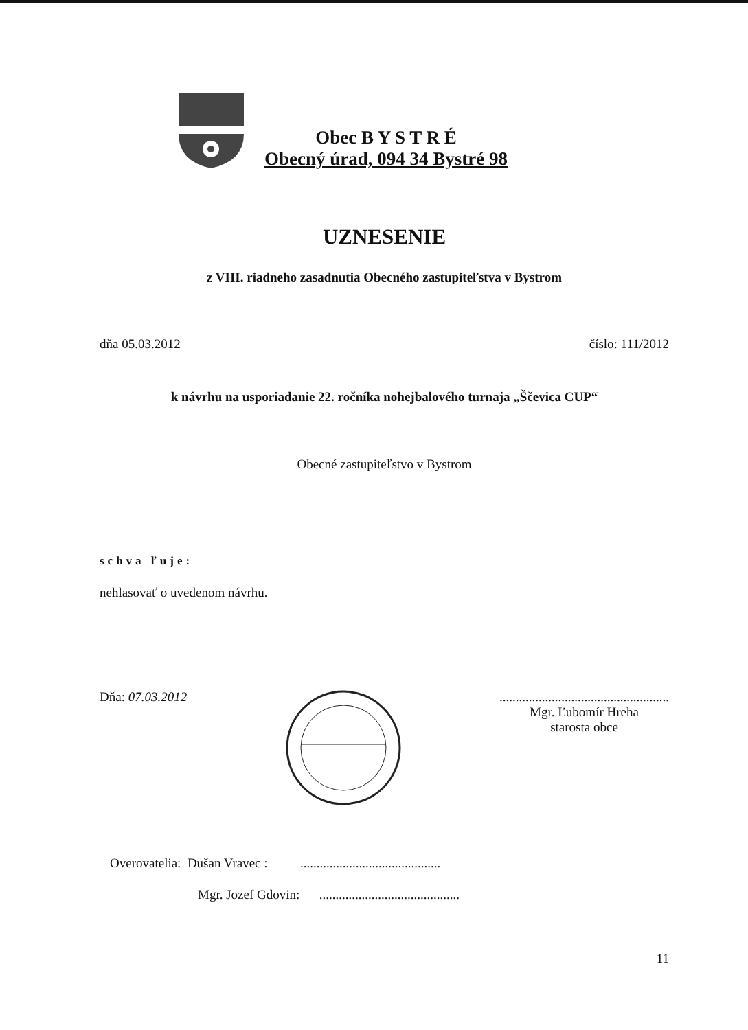Obec B Y S T R É
Obecný úrad, 094 34 Bystré 98
UZNESENIE
z VIII. riadneho zasadnutia Obecného zastupiteľstva v Bystrom
dňa 05.03.2012 číslo: 111/2012
k návrhu na usporiadanie 22. ročníka nohejbalového turnaja „Ščevica CUP“
Obecné zastupiteľstvo v Bystrom
schva ľuje:
nehlasovať o uvedenom návrhu.
Dňa: 07.03.2012 ....................................................
Mgr. Ľubomír Hreha
starosta obce
Overovatelia: Dušan Vravec : ...........................................
Mgr. Jozef Gdovin: ...........................................
11